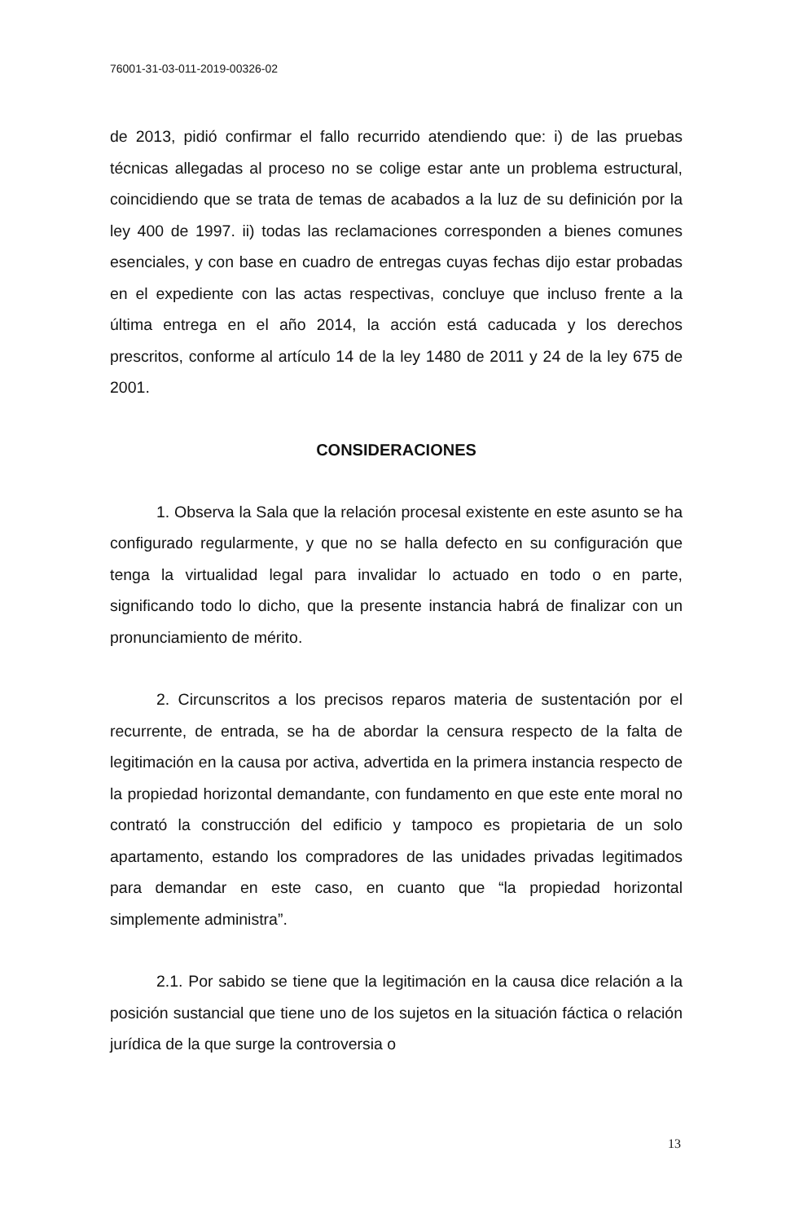76001-31-03-011-2019-00326-02
de 2013, pidió confirmar el fallo recurrido atendiendo que: i) de las pruebas técnicas allegadas al proceso no se colige estar ante un problema estructural, coincidiendo que se trata de temas de acabados a la luz de su definición por la ley 400 de 1997. ii) todas las reclamaciones corresponden a bienes comunes esenciales, y con base en cuadro de entregas cuyas fechas dijo estar probadas en el expediente con las actas respectivas, concluye que incluso frente a la última entrega en el año 2014, la acción está caducada y los derechos prescritos, conforme al artículo 14 de la ley 1480 de 2011 y 24 de la ley 675 de 2001.
CONSIDERACIONES
1. Observa la Sala que la relación procesal existente en este asunto se ha configurado regularmente, y que no se halla defecto en su configuración que tenga la virtualidad legal para invalidar lo actuado en todo o en parte, significando todo lo dicho, que la presente instancia habrá de finalizar con un pronunciamiento de mérito.
2. Circunscritos a los precisos reparos materia de sustentación por el recurrente, de entrada, se ha de abordar la censura respecto de la falta de legitimación en la causa por activa, advertida en la primera instancia respecto de la propiedad horizontal demandante, con fundamento en que este ente moral no contrató la construcción del edificio y tampoco es propietaria de un solo apartamento, estando los compradores de las unidades privadas legitimados para demandar en este caso, en cuanto que “la propiedad horizontal simplemente administra”.
2.1. Por sabido se tiene que la legitimación en la causa dice relación a la posición sustancial que tiene uno de los sujetos en la situación fáctica o relación jurídica de la que surge la controversia o
13